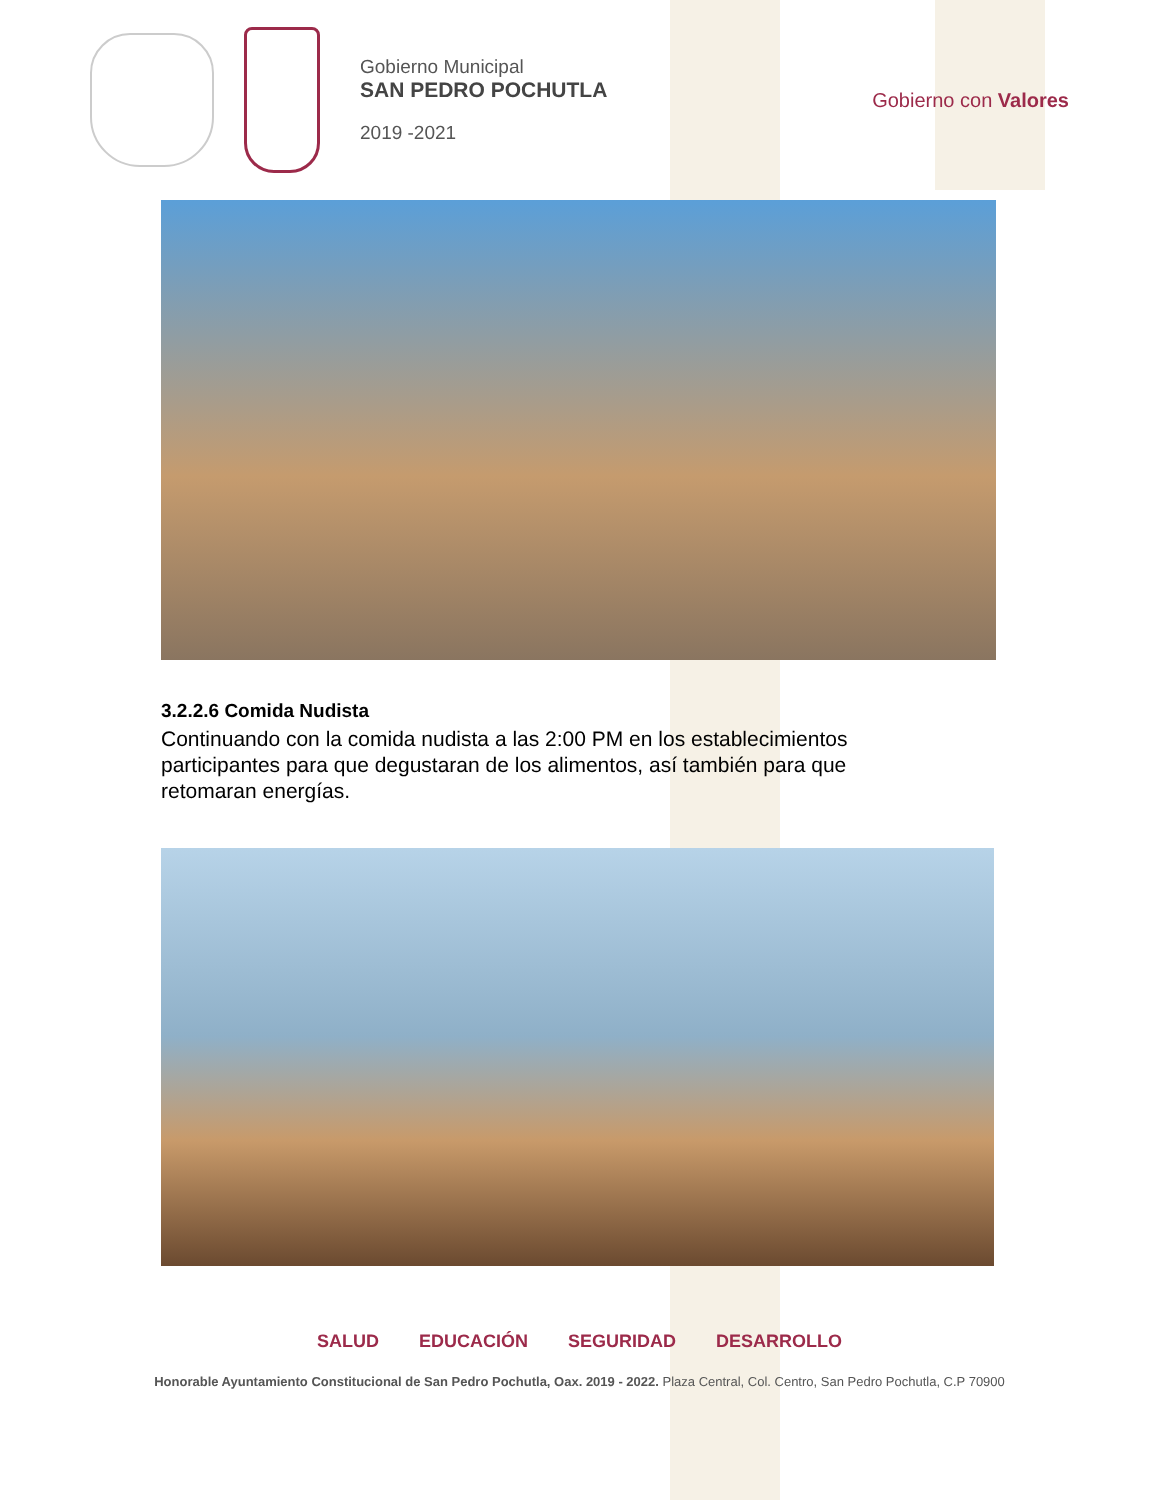Gobierno Municipal
SAN PEDRO POCHUTLA
2019 -2021
Gobierno con Valores
3.2.2.6 Comida Nudista
Continuando con la comida nudista a las 2:00 PM en los establecimientos participantes para que degustaran de los alimentos, así también para que retomaran energías.
SALUD EDUCACIÓN SEGURIDAD DESARROLLO
Honorable Ayuntamiento Constitucional de San Pedro Pochutla, Oax. 2019 - 2022. Plaza Central, Col. Centro, San Pedro Pochutla, C.P 70900